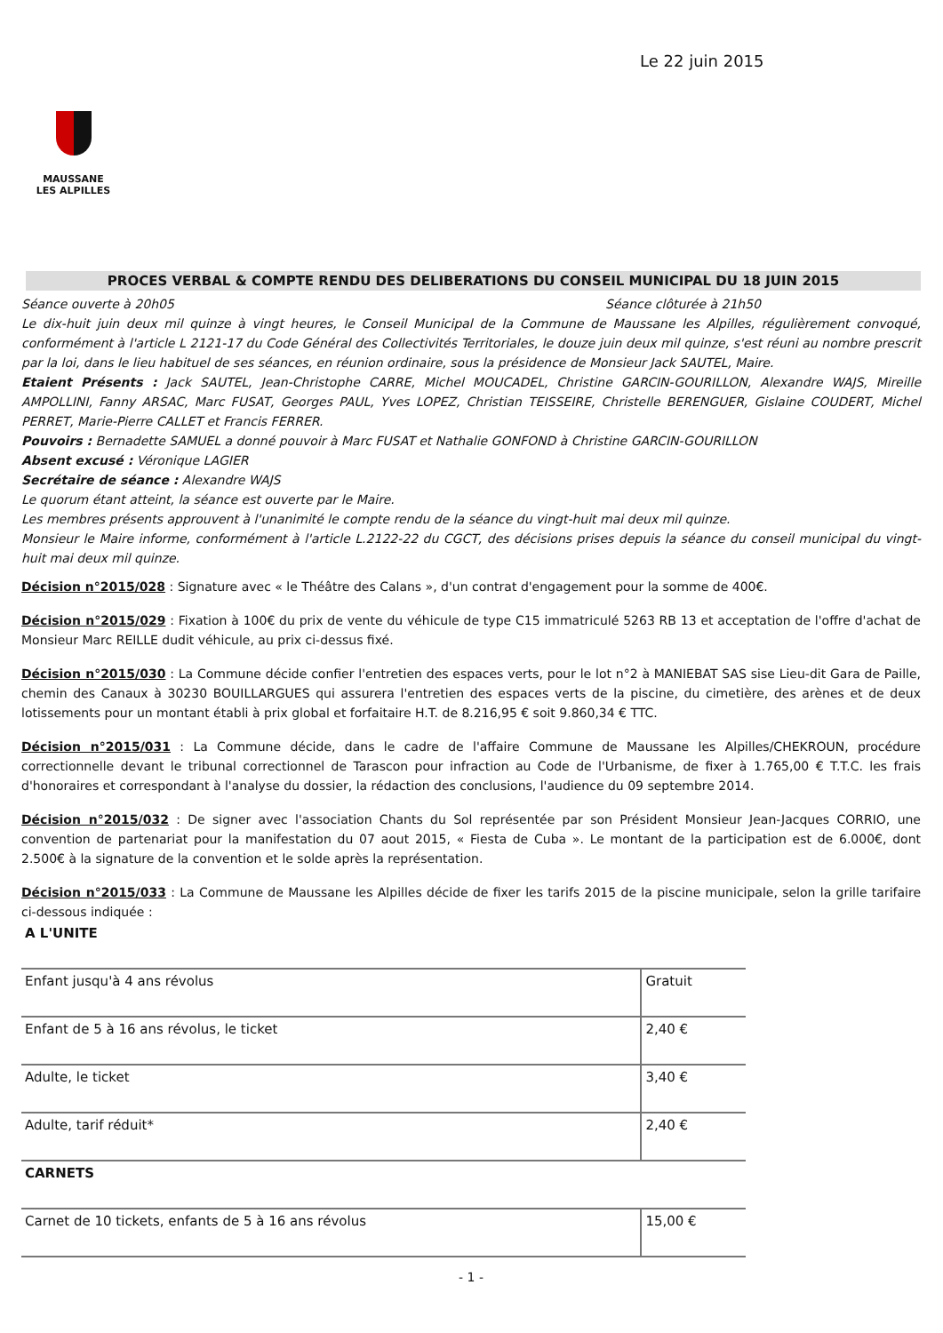Le 22 juin 2015
MAUSSANE
LES ALPILLES
PROCES VERBAL & COMPTE RENDU DES DELIBERATIONS DU CONSEIL MUNICIPAL DU 18 JUIN 2015
Séance ouverte à 20h05 Séance clôturée à 21h50
Le dix-huit juin deux mil quinze à vingt heures, le Conseil Municipal de la Commune de Maussane les Alpilles, régulièrement convoqué, conformément à l'article L 2121-17 du Code Général des Collectivités Territoriales, le douze juin deux mil quinze, s'est réuni au nombre prescrit par la loi, dans le lieu habituel de ses séances, en réunion ordinaire, sous la présidence de Monsieur Jack SAUTEL, Maire.
Etaient Présents : Jack SAUTEL, Jean-Christophe CARRE, Michel MOUCADEL, Christine GARCIN-GOURILLON, Alexandre WAJS, Mireille AMPOLLINI, Fanny ARSAC, Marc FUSAT, Georges PAUL, Yves LOPEZ, Christian TEISSEIRE, Christelle BERENGUER, Gislaine COUDERT, Michel PERRET, Marie-Pierre CALLET et Francis FERRER.
Pouvoirs : Bernadette SAMUEL a donné pouvoir à Marc FUSAT et Nathalie GONFOND à Christine GARCIN-GOURILLON
Absent excusé : Véronique LAGIER
Secrétaire de séance : Alexandre WAJS
Le quorum étant atteint, la séance est ouverte par le Maire.
Les membres présents approuvent à l'unanimité le compte rendu de la séance du vingt-huit mai deux mil quinze.
Monsieur le Maire informe, conformément à l'article L.2122-22 du CGCT, des décisions prises depuis la séance du conseil municipal du vingt-huit mai deux mil quinze.
Décision n°2015/028 : Signature avec « le Théâtre des Calans », d'un contrat d'engagement pour la somme de 400€.
Décision n°2015/029 : Fixation à 100€ du prix de vente du véhicule de type C15 immatriculé 5263 RB 13 et acceptation de l'offre d'achat de Monsieur Marc REILLE dudit véhicule, au prix ci-dessus fixé.
Décision n°2015/030 : La Commune décide confier l'entretien des espaces verts, pour le lot n°2 à MANIEBAT SAS sise Lieu-dit Gara de Paille, chemin des Canaux à 30230 BOUILLARGUES qui assurera l'entretien des espaces verts de la piscine, du cimetière, des arènes et de deux lotissements pour un montant établi à prix global et forfaitaire H.T. de 8.216,95 € soit 9.860,34 € TTC.
Décision n°2015/031 : La Commune décide, dans le cadre de l'affaire Commune de Maussane les Alpilles/CHEKROUN, procédure correctionnelle devant le tribunal correctionnel de Tarascon pour infraction au Code de l'Urbanisme, de fixer à 1.765,00 € T.T.C. les frais d'honoraires et correspondant à l'analyse du dossier, la rédaction des conclusions, l'audience du 09 septembre 2014.
Décision n°2015/032 : De signer avec l'association Chants du Sol représentée par son Président Monsieur Jean-Jacques CORRIO, une convention de partenariat pour la manifestation du 07 aout 2015, « Fiesta de Cuba ». Le montant de la participation est de 6.000€, dont 2.500€ à la signature de la convention et le solde après la représentation.
Décision n°2015/033 : La Commune de Maussane les Alpilles décide de fixer les tarifs 2015 de la piscine municipale, selon la grille tarifaire ci-dessous indiquée :
| A L'UNITE | |
| Enfant jusqu'à 4 ans révolus | Gratuit |
| Enfant de 5 à 16 ans révolus, le ticket | 2,40 € |
| Adulte, le ticket | 3,40 € |
| Adulte, tarif réduit* | 2,40 € |
| CARNETS | |
| Carnet de 10 tickets, enfants de 5 à 16 ans révolus | 15,00 € |
- 1 -